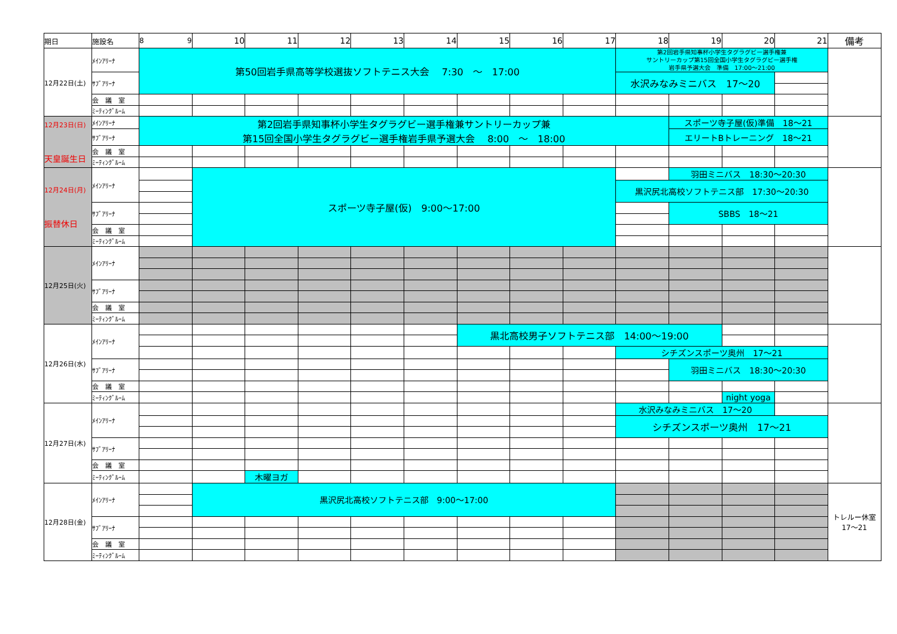| 期日 | 施設名 | 8 9 | 10 | 11 | 12 | 13 | 14 | 15 | 16 | 17 | 18 | 19 | 20 | 21 | 備考 |
| --- | --- | --- | --- | --- | --- | --- | --- | --- | --- | --- | --- | --- | --- | --- | --- |
| 12月22日(土) | ﾒｲﾝｱﾘｰﾅ | 第50回岩手県高等学校選抜ソフトテニス大会 7:30 ～ 17:00 | | | | | | | | | 第2回岩手県知事杯小学生タグラグビー選手権兼 サントリーカップ第15回全国小学生タグラグビー選手権 岩手県予選大会 準備 17:00～21:00 | | | | |
| | ｻﾌﾞｱﾘｰﾅ | | | | | | | | | | 水沢みなみミニバス 17～20 | | | | |
| | 会 議 室 | | | | | | | | | | | | | | |
| | ﾐｰﾃｨﾝｸﾞﾙｰﾑ | | | | | | | | | | | | | | |
| 12月23日(日) 天皇誕生日 | ﾒｲﾝｱﾘｰﾅ | 第2回岩手県知事杯小学生タグラグビー選手権兼サントリーカップ兼 第15回全国小学生タグラグビー選手権岩手県予選大会 8:00 ～ 18:00 | | | | | | | | | | スポーツ寺子屋(仮)準備 18～21 | | | |
| | ｻﾌﾞｱﾘｰﾅ | | | | | | | | | | | エリートBトレーニング 18～21 | | | |
| | 会 議 室 | | | | | | | | | | | | | | |
| | ﾐｰﾃｨﾝｸﾞﾙｰﾑ | | | | | | | | | | | | | | |
| 12月24日(月) 振替休日 | ﾒｲﾝｱﾘｰﾅ | | スポーツ寺子屋(仮) 9:00～17:00 | | | | | | | | | 羽田ミニバス 18:30～20:30 | | | |
| | | | | | | | | | | | 黒沢尻北高校ソフトテニス部 17:30～20:30 | | | | |
| | ｻﾌﾞｱﾘｰﾅ | | | | | | | | | | | SBBS 18～21 | | | |
| | 会 議 室 | | | | | | | | | | | | | | |
| | ﾐｰﾃｨﾝｸﾞﾙｰﾑ | | | | | | | | | | | | | | |
| 12月25日(火) | ﾒｲﾝｱﾘｰﾅ | | | | | | | | | | | | | | |
| | ｻﾌﾞｱﾘｰﾅ | | | | | | | | | | | | | | |
| | 会 議 室 | | | | | | | | | | | | | | |
| | ﾐｰﾃｨﾝｸﾞﾙｰﾑ | | | | | | | | | | | | | | |
| 12月26日(水) | ﾒｲﾝｱﾘｰﾅ | | | | | | | 黒北高校男子ソフトテニス部 14:00～19:00 | | | | | | | |
| | | | | | | | | | | | シチズンスポーツ奥州 17～21 | | | | |
| | ｻﾌﾞｱﾘｰﾅ | | | | | | | | | | | 羽田ミニバス 18:30～20:30 | | | |
| | 会 議 室 | | | | | | | | | | | | | | |
| | ﾐｰﾃｨﾝｸﾞﾙｰﾑ | | | | | | | | | | | | night yoga | | |
| 12月27日(木) | ﾒｲﾝｱﾘｰﾅ | | | | | | | | | | 水沢みなみミニバス 17～20 | | | | |
| | | | | | | | | | | | シチズンスポーツ奥州 17～21 | | | | |
| | ｻﾌﾞｱﾘｰﾅ | | | | | | | | | | | | | | |
| | 会 議 室 | | | | | | | | | | | | | | |
| | ﾐｰﾃｨﾝｸﾞﾙｰﾑ | | | 木曜ヨガ | | | | | | | | | | | |
| 12月28日(金) | ﾒｲﾝｱﾘｰﾅ | | 黒沢尻北高校ソフトテニス部 9:00～17:00 | | | | | | | | | | | | トレルー休室 17～21 |
| | ｻﾌﾞｱﾘｰﾅ | | | | | | | | | | | | | | |
| | 会 議 室 | | | | | | | | | | | | | | |
| | ﾐｰﾃｨﾝｸﾞﾙｰﾑ | | | | | | | | | | | | | | |